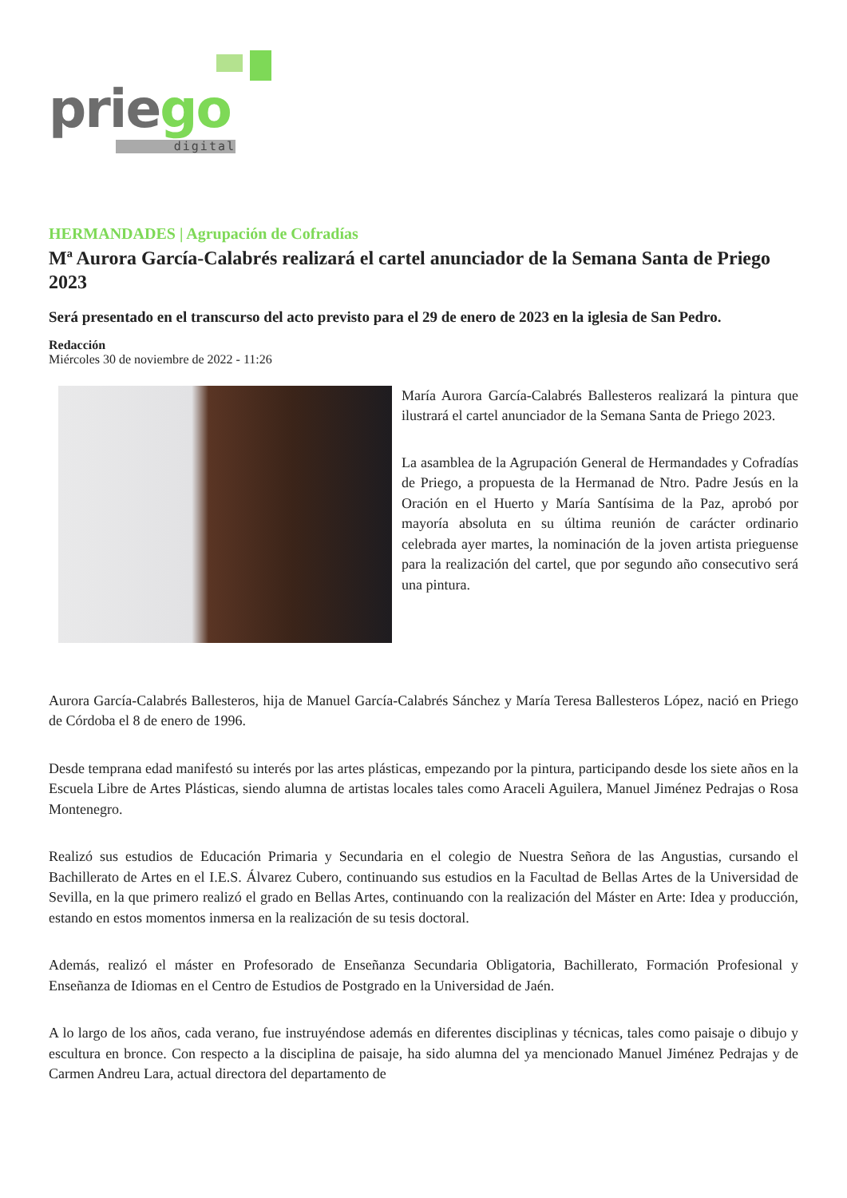priego
digital
HERMANDADES | Agrupación de Cofradías
Mª Aurora García-Calabrés realizará el cartel anunciador de la Semana Santa de Priego 2023
Será presentado en el transcurso del acto previsto para el 29 de enero de 2023 en la iglesia de San Pedro.
Redacción
Miércoles 30 de noviembre de 2022 - 11:26
María Aurora García-Calabrés Ballesteros realizará la pintura que ilustrará el cartel anunciador de la Semana Santa de Priego 2023.
La asamblea de la Agrupación General de Hermandades y Cofradías de Priego, a propuesta de la Hermanad de Ntro. Padre Jesús en la Oración en el Huerto y María Santísima de la Paz, aprobó por mayoría absoluta en su última reunión de carácter ordinario celebrada ayer martes, la nominación de la joven artista prieguense para la realización del cartel, que por segundo año consecutivo será una pintura.
Aurora García-Calabrés Ballesteros, hija de Manuel García-Calabrés Sánchez y María Teresa Ballesteros López, nació en Priego de Córdoba el 8 de enero de 1996.
Desde temprana edad manifestó su interés por las artes plásticas, empezando por la pintura, participando desde los siete años en la Escuela Libre de Artes Plásticas, siendo alumna de artistas locales tales como Araceli Aguilera, Manuel Jiménez Pedrajas o Rosa Montenegro.
Realizó sus estudios de Educación Primaria y Secundaria en el colegio de Nuestra Señora de las Angustias, cursando el Bachillerato de Artes en el I.E.S. Álvarez Cubero, continuando sus estudios en la Facultad de Bellas Artes de la Universidad de Sevilla, en la que primero realizó el grado en Bellas Artes, continuando con la realización del Máster en Arte: Idea y producción, estando en estos momentos inmersa en la realización de su tesis doctoral.
Además, realizó el máster en Profesorado de Enseñanza Secundaria Obligatoria, Bachillerato, Formación Profesional y Enseñanza de Idiomas en el Centro de Estudios de Postgrado en la Universidad de Jaén.
A lo largo de los años, cada verano, fue instruyéndose además en diferentes disciplinas y técnicas, tales como paisaje o dibujo y escultura en bronce. Con respecto a la disciplina de paisaje, ha sido alumna del ya mencionado Manuel Jiménez Pedrajas y de Carmen Andreu Lara, actual directora del departamento de